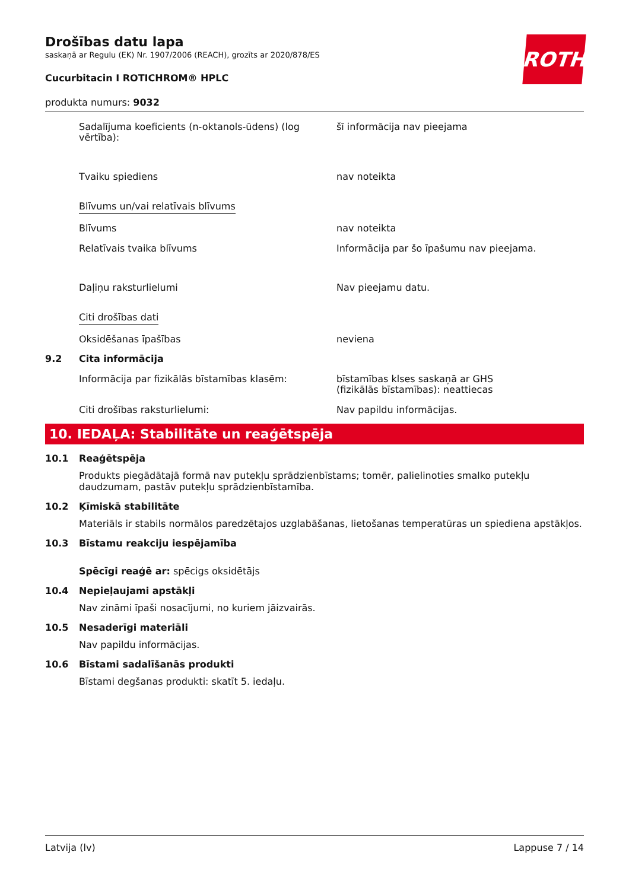ROTH
Drošības datu lapa
saskaņā ar Regulu (EK) Nr. 1907/2006 (REACH), grozīts ar 2020/878/ES
Cucurbitacin I ROTICHROM® HPLC
produkta numurs: 9032
Sadalījuma koeficients (n-oktanols-ūdens) (log vērtība):
šī informācija nav pieejama
Tvaiku spiediens nav noteikta
Blīvums un/vai relatīvais blīvums
Blīvums nav noteikta
Relatīvais tvaika blīvums Informācija par šo īpašumu nav pieejama.
Daļiņu raksturlielumi Nav pieejamu datu.
Citi drošības dati
Oksidēšanas īpašības neviena
9.2 Cita informācija
Informācija par fizikālās bīstamības klasēm: bīstamības klses saskaņā ar GHS
(fizikālās bīstamības): neattiecas
Citi drošības raksturlielumi: Nav papildu informācijas.
10. IEDAĻA: Stabilitāte un reaģētspēja
10.1 Reaģētspēja
Produkts piegādātajā formā nav putekļu sprādzienbīstams; tomēr, palielinoties smalko putekļu daudzumam, pastāv putekļu sprādzienbīstamība.
10.2 Ķīmiskā stabilitāte
Materiāls ir stabils normālos paredzētajos uzglabāšanas, lietošanas temperatūras un spiediena apstākļos.
10.3 Bīstamu reakciju iespējamība
Spēcīgi reaģē ar: spēcigs oksidētājs
10.4 Nepieļaujami apstākļi
Nav zināmi īpaši nosacījumi, no kuriem jāizvairās.
10.5 Nesaderīgi materiāli
Nav papildu informācijas.
10.6 Bīstami sadalīšanās produkti
Bīstami degšanas produkti: skatīt 5. iedaļu.
Latvija (lv) Lappuse 7 / 14